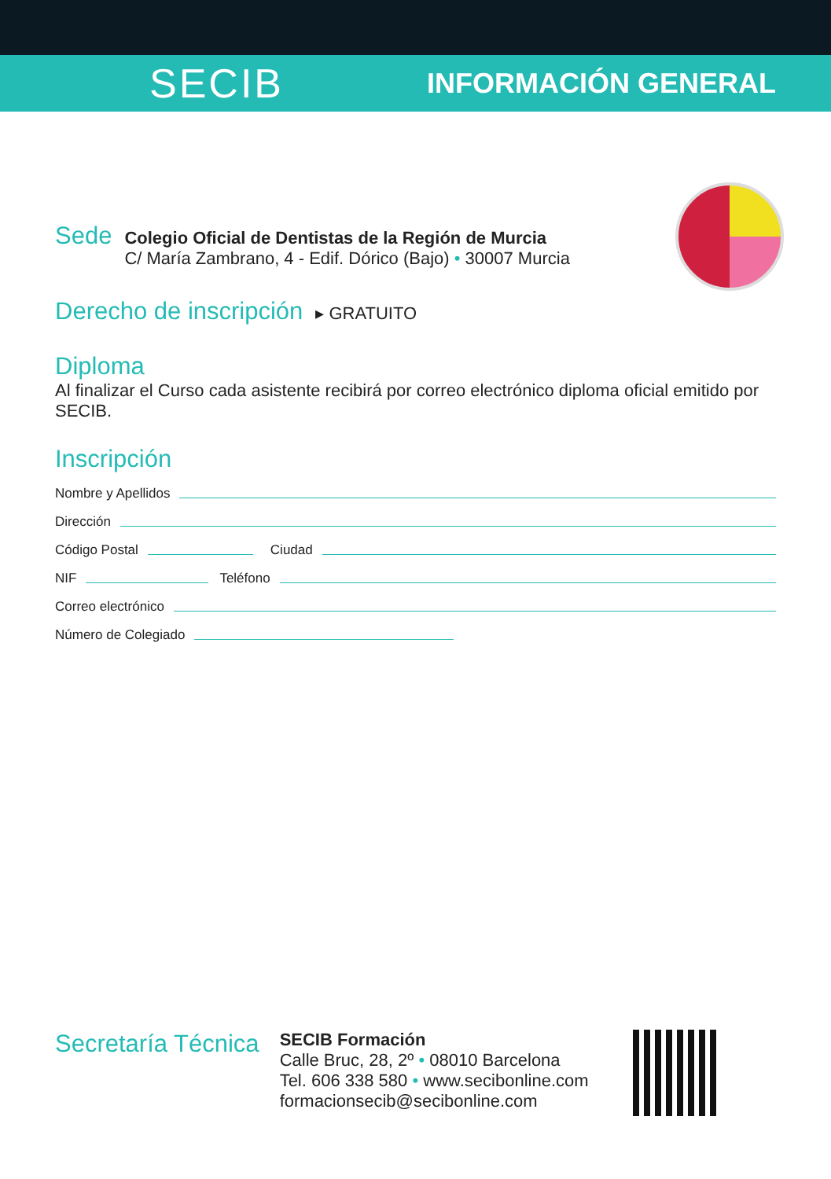SECIB INFORMACIÓN GENERAL
Sede
Colegio Oficial de Dentistas de la Región de Murcia
C/ María Zambrano, 4 - Edif. Dórico (Bajo) • 30007 Murcia
Derecho de inscripción
▸ GRATUITO
Diploma
Al finalizar el Curso cada asistente recibirá por correo electrónico diploma oficial emitido por SECIB.
Inscripción
Nombre y Apellidos
Dirección
Código Postal Ciudad
NIF Teléfono
Correo electrónico
Número de Colegiado
Secretaría Técnica
SECIB Formación
Calle Bruc, 28, 2º • 08010 Barcelona
Tel. 606 338 580 • www.secibonline.com
formacionsecib@secibonline.com